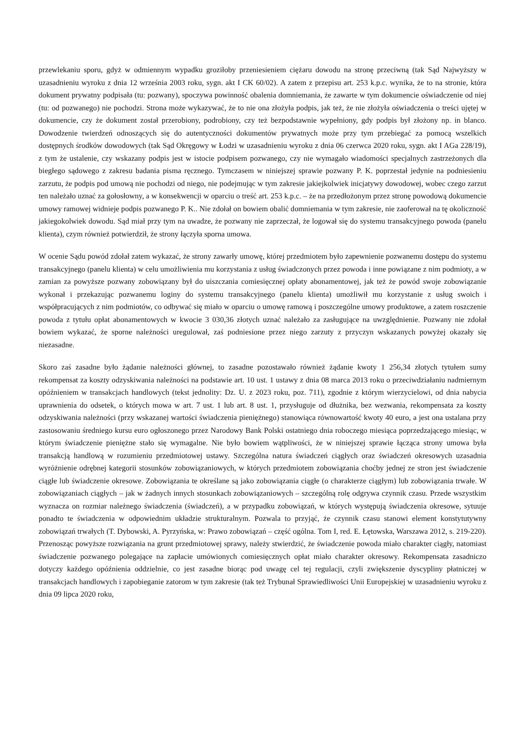przewlekaniu sporu, gdyż w odmiennym wypadku groziłoby przeniesieniem ciężaru dowodu na stronę przeciwną (tak Sąd Najwyższy w uzasadnieniu wyroku z dnia 12 września 2003 roku, sygn. akt I CK 60/02). A zatem z przepisu art. 253 k.p.c. wynika, że to na stronie, która dokument prywatny podpisała (tu: pozwany), spoczywa powinność obalenia domniemania, że zawarte w tym dokumencie oświadczenie od niej (tu: od pozwanego) nie pochodzi. Strona może wykazywać, że to nie ona złożyła podpis, jak też, że nie złożyła oświadczenia o treści ujętej w dokumencie, czy że dokument został przerobiony, podrobiony, czy też bezpodstawnie wypełniony, gdy podpis był złożony np. in blanco. Dowodzenie twierdzeń odnoszących się do autentyczności dokumentów prywatnych może przy tym przebiegać za pomocą wszelkich dostępnych środków dowodowych (tak Sąd Okręgowy w Łodzi w uzasadnieniu wyroku z dnia 06 czerwca 2020 roku, sygn. akt I AGa 228/19), z tym że ustalenie, czy wskazany podpis jest w istocie podpisem pozwanego, czy nie wymagało wiadomości specjalnych zastrzeżonych dla biegłego sądowego z zakresu badania pisma ręcznego. Tymczasem w niniejszej sprawie pozwany P. K. poprzestał jedynie na podniesieniu zarzutu, że podpis pod umową nie pochodzi od niego, nie podejmując w tym zakresie jakiejkolwiek inicjatywy dowodowej, wobec czego zarzut ten należało uznać za gołosłowny, a w konsekwencji w oparciu o treść art. 253 k.p.c. – że na przedłożonym przez stronę powodową dokumencie umowy ramowej widnieje podpis pozwanego P. K.. Nie zdołał on bowiem obalić domniemania w tym zakresie, nie zaoferował na tę okoliczność jakiegokolwiek dowodu. Sąd miał przy tym na uwadze, że pozwany nie zaprzeczał, że logował się do systemu transakcyjnego powoda (panelu klienta), czym również potwierdził, że strony łączyła sporna umowa.
W ocenie Sądu powód zdołał zatem wykazać, że strony zawarły umowę, której przedmiotem było zapewnienie pozwanemu dostępu do systemu transakcyjnego (panelu klienta) w celu umożliwienia mu korzystania z usług świadczonych przez powoda i inne powiązane z nim podmioty, a w zamian za powyższe pozwany zobowiązany był do uiszczania comiesięcznej opłaty abonamentowej, jak też że powód swoje zobowiązanie wykonał i przekazując pozwanemu loginy do systemu transakcyjnego (panelu klienta) umożliwił mu korzystanie z usług swoich i współpracujących z nim podmiotów, co odbywać się miało w oparciu o umowę ramową i poszczególne umowy produktowe, a zatem roszczenie powoda z tytułu opłat abonamentowych w kwocie 3 030,36 złotych uznać należało za zasługujące na uwzględnienie. Pozwany nie zdołał bowiem wykazać, że sporne należności uregulował, zaś podniesione przez niego zarzuty z przyczyn wskazanych powyżej okazały się niezasadne.
Skoro zaś zasadne było żądanie należności głównej, to zasadne pozostawało również żądanie kwoty 1 256,34 złotych tytułem sumy rekompensat za koszty odzyskiwania należności na podstawie art. 10 ust. 1 ustawy z dnia 08 marca 2013 roku o przeciwdziałaniu nadmiernym opóźnieniem w transakcjach handlowych (tekst jednolity: Dz. U. z 2023 roku, poz. 711), zgodnie z którym wierzycielowi, od dnia nabycia uprawnienia do odsetek, o których mowa w art. 7 ust. 1 lub art. 8 ust. 1, przysługuje od dłużnika, bez wezwania, rekompensata za koszty odzyskiwania należności (przy wskazanej wartości świadczenia pieniężnego) stanowiąca równowartość kwoty 40 euro, a jest ona ustalana przy zastosowaniu średniego kursu euro ogłoszonego przez Narodowy Bank Polski ostatniego dnia roboczego miesiąca poprzedzającego miesiąc, w którym świadczenie pieniężne stało się wymagalne. Nie było bowiem wątpliwości, że w niniejszej sprawie łącząca strony umowa była transakcją handlową w rozumieniu przedmiotowej ustawy. Szczególna natura świadczeń ciągłych oraz świadczeń okresowych uzasadnia wyróżnienie odrębnej kategorii stosunków zobowiązaniowych, w których przedmiotem zobowiązania choćby jednej ze stron jest świadczenie ciągłe lub świadczenie okresowe. Zobowiązania te określane są jako zobowiązania ciągłe (o charakterze ciągłym) lub zobowiązania trwałe. W zobowiązaniach ciągłych – jak w żadnych innych stosunkach zobowiązaniowych – szczególną rolę odgrywa czynnik czasu. Przede wszystkim wyznacza on rozmiar należnego świadczenia (świadczeń), a w przypadku zobowiązań, w których występują świadczenia okresowe, sytuuje ponadto te świadczenia w odpowiednim układzie strukturalnym. Pozwala to przyjąć, że czynnik czasu stanowi element konstytutywny zobowiązań trwałych (T. Dybowski, A. Pyrzyńska, w: Prawo zobowiązań – część ogólna. Tom I, red. E. Łętowska, Warszawa 2012, s. 219-220). Przenosząc powyższe rozwiązania na grunt przedmiotowej sprawy, należy stwierdzić, że świadczenie powoda miało charakter ciągły, natomiast świadczenie pozwanego polegające na zapłacie umówionych comiesięcznych opłat miało charakter okresowy. Rekompensata zasadniczo dotyczy każdego opóźnienia oddzielnie, co jest zasadne biorąc pod uwagę cel tej regulacji, czyli zwiększenie dyscypliny płatniczej w transakcjach handlowych i zapobieganie zatorom w tym zakresie (tak też Trybunał Sprawiedliwości Unii Europejskiej w uzasadnieniu wyroku z dnia 09 lipca 2020 roku,